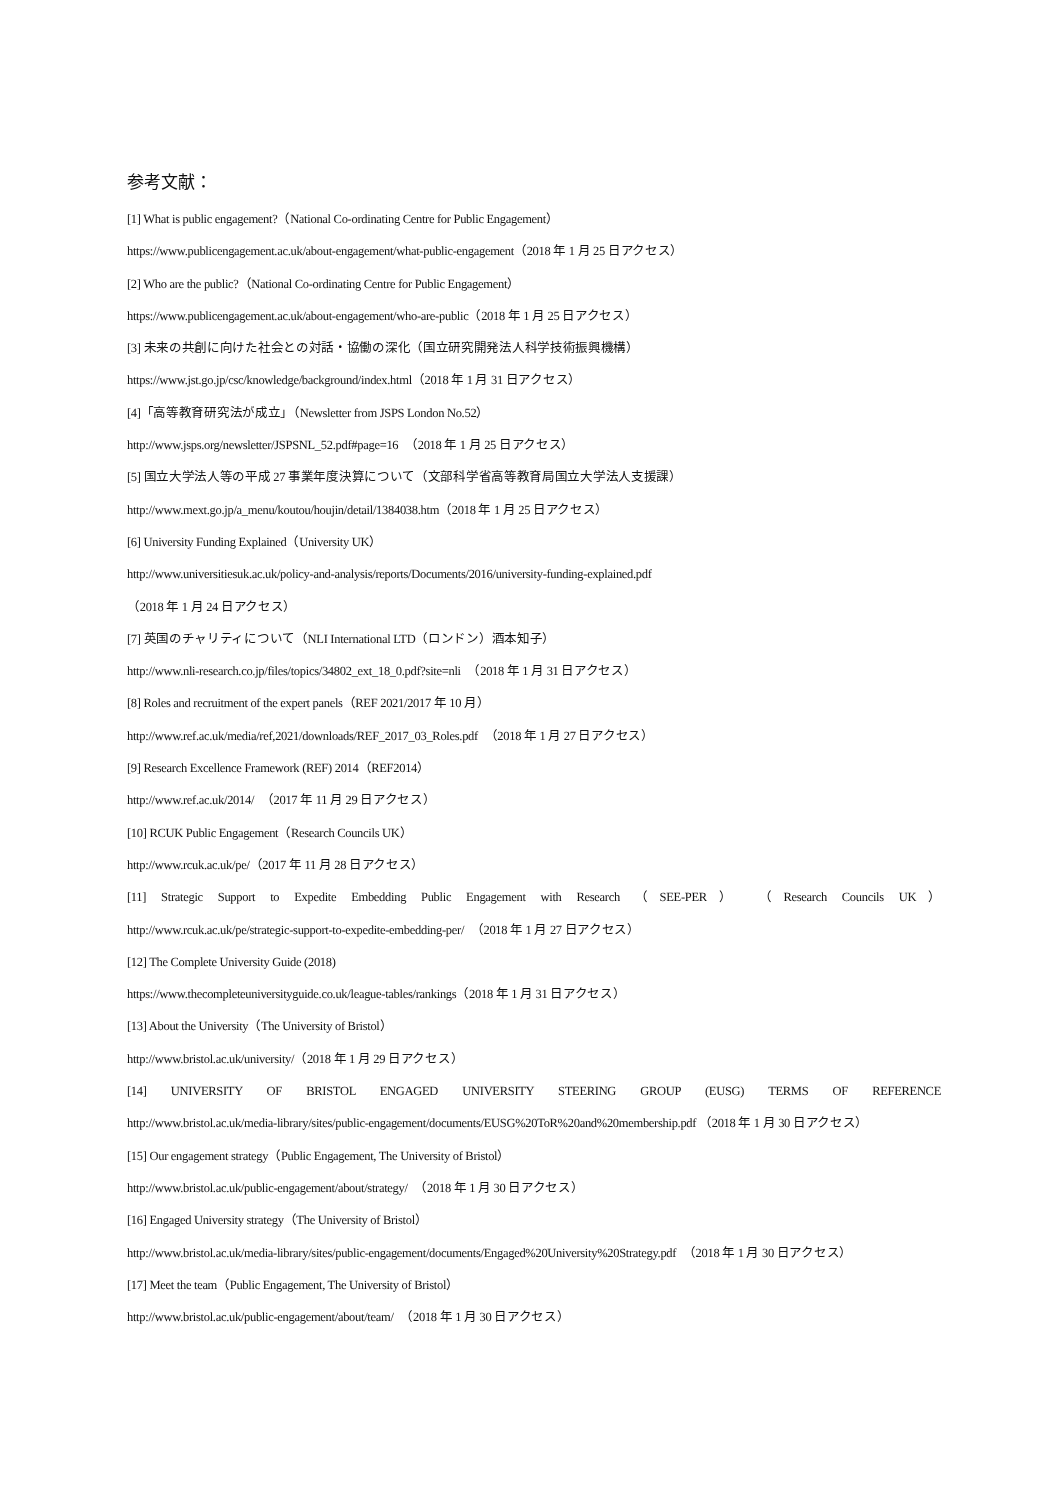参考文献：
[1] What is public engagement?（National Co-ordinating Centre for Public Engagement）
https://www.publicengagement.ac.uk/about-engagement/what-public-engagement（2018 年 1 月 25 日アクセス）
[2] Who are the public?（National Co-ordinating Centre for Public Engagement）
https://www.publicengagement.ac.uk/about-engagement/who-are-public（2018 年 1 月 25 日アクセス）
[3] 未来の共創に向けた社会との対話・協働の深化（国立研究開発法人科学技術振興機構）
https://www.jst.go.jp/csc/knowledge/background/index.html（2018 年 1 月 31 日アクセス）
[4]「高等教育研究法が成立」（Newsletter from JSPS London No.52）
http://www.jsps.org/newsletter/JSPSNL_52.pdf#page=16　（2018 年 1 月 25 日アクセス）
[5] 国立大学法人等の平成 27 事業年度決算について（文部科学省高等教育局国立大学法人支援課）
http://www.mext.go.jp/a_menu/koutou/houjin/detail/1384038.htm（2018 年 1 月 25 日アクセス）
[6] University Funding Explained（University UK）
http://www.universitiesuk.ac.uk/policy-and-analysis/reports/Documents/2016/university-funding-explained.pdf
（2018 年 1 月 24 日アクセス）
[7] 英国のチャリティについて（NLI International LTD（ロンドン）酒本知子）
http://www.nli-research.co.jp/files/topics/34802_ext_18_0.pdf?site=nli　（2018 年 1 月 31 日アクセス）
[8] Roles and recruitment of the expert panels（REF 2021/2017 年 10 月）
http://www.ref.ac.uk/media/ref,2021/downloads/REF_2017_03_Roles.pdf　（2018 年 1 月 27 日アクセス）
[9] Research Excellence Framework (REF) 2014（REF2014）
http://www.ref.ac.uk/2014/　（2017 年 11 月 29 日アクセス）
[10] RCUK Public Engagement（Research Councils UK）
http://www.rcuk.ac.uk/pe/（2017 年 11 月 28 日アクセス）
[11] Strategic Support to Expedite Embedding Public Engagement with Research （SEE-PER） （Research Councils UK）
http://www.rcuk.ac.uk/pe/strategic-support-to-expedite-embedding-per/　（2018 年 1 月 27 日アクセス）
[12] The Complete University Guide (2018)
https://www.thecompleteuniversityguide.co.uk/league-tables/rankings（2018 年 1 月 31 日アクセス）
[13] About the University（The University of Bristol）
http://www.bristol.ac.uk/university/（2018 年 1 月 29 日アクセス）
[14] UNIVERSITY OF BRISTOL ENGAGED UNIVERSITY STEERING GROUP (EUSG) TERMS OF REFERENCE
http://www.bristol.ac.uk/media-library/sites/public-engagement/documents/EUSG%20ToR%20and%20membership.pdf （2018 年 1 月 30 日アクセス）
[15] Our engagement strategy（Public Engagement, The University of Bristol）
http://www.bristol.ac.uk/public-engagement/about/strategy/　（2018 年 1 月 30 日アクセス）
[16] Engaged University strategy（The University of Bristol）
http://www.bristol.ac.uk/media-library/sites/public-engagement/documents/Engaged%20University%20Strategy.pdf　（2018 年 1 月 30 日アクセス）
[17] Meet the team（Public Engagement, The University of Bristol）
http://www.bristol.ac.uk/public-engagement/about/team/　（2018 年 1 月 30 日アクセス）